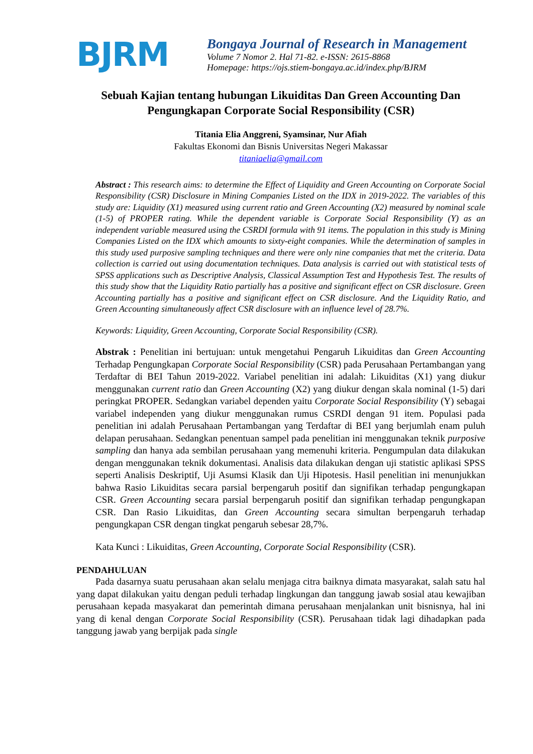BJRM
Bongaya Journal of Research in Management
Volume 7 Nomor 2. Hal 71-82. e-ISSN: 2615-8868
Homepage: https://ojs.stiem-bongaya.ac.id/index.php/BJRM
Sebuah Kajian tentang hubungan Likuiditas Dan Green Accounting Dan Pengungkapan Corporate Social Responsibility (CSR)
Titania Elia Anggreni, Syamsinar, Nur Afiah
Fakultas Ekonomi dan Bisnis Universitas Negeri Makassar
titaniaelia@gmail.com
Abstract : This research aims: to determine the Effect of Liquidity and Green Accounting on Corporate Social Responsibility (CSR) Disclosure in Mining Companies Listed on the IDX in 2019-2022. The variables of this study are: Liquidity (X1) measured using current ratio and Green Accounting (X2) measured by nominal scale (1-5) of PROPER rating. While the dependent variable is Corporate Social Responsibility (Y) as an independent variable measured using the CSRDI formula with 91 items. The population in this study is Mining Companies Listed on the IDX which amounts to sixty-eight companies. While the determination of samples in this study used purposive sampling techniques and there were only nine companies that met the criteria. Data collection is carried out using documentation techniques. Data analysis is carried out with statistical tests of SPSS applications such as Descriptive Analysis, Classical Assumption Test and Hypothesis Test. The results of this study show that the Liquidity Ratio partially has a positive and significant effect on CSR disclosure. Green Accounting partially has a positive and significant effect on CSR disclosure. And the Liquidity Ratio, and Green Accounting simultaneously affect CSR disclosure with an influence level of 28.7%.
Keywords: Liquidity, Green Accounting, Corporate Social Responsibility (CSR).
Abstrak : Penelitian ini bertujuan: untuk mengetahui Pengaruh Likuiditas dan Green Accounting Terhadap Pengungkapan Corporate Social Responsibility (CSR) pada Perusahaan Pertambangan yang Terdaftar di BEI Tahun 2019-2022. Variabel penelitian ini adalah: Likuiditas (X1) yang diukur menggunakan current ratio dan Green Accounting (X2) yang diukur dengan skala nominal (1-5) dari peringkat PROPER. Sedangkan variabel dependen yaitu Corporate Social Responsibility (Y) sebagai variabel independen yang diukur menggunakan rumus CSRDI dengan 91 item. Populasi pada penelitian ini adalah Perusahaan Pertambangan yang Terdaftar di BEI yang berjumlah enam puluh delapan perusahaan. Sedangkan penentuan sampel pada penelitian ini menggunakan teknik purposive sampling dan hanya ada sembilan perusahaan yang memenuhi kriteria. Pengumpulan data dilakukan dengan menggunakan teknik dokumentasi. Analisis data dilakukan dengan uji statistic aplikasi SPSS seperti Analisis Deskriptif, Uji Asumsi Klasik dan Uji Hipotesis. Hasil penelitian ini menunjukkan bahwa Rasio Likuiditas secara parsial berpengaruh positif dan signifikan terhadap pengungkapan CSR. Green Accounting secara parsial berpengaruh positif dan signifikan terhadap pengungkapan CSR. Dan Rasio Likuiditas, dan Green Accounting secara simultan berpengaruh terhadap pengungkapan CSR dengan tingkat pengaruh sebesar 28,7%.
Kata Kunci : Likuiditas, Green Accounting, Corporate Social Responsibility (CSR).
PENDAHULUAN
Pada dasarnya suatu perusahaan akan selalu menjaga citra baiknya dimata masyarakat, salah satu hal yang dapat dilakukan yaitu dengan peduli terhadap lingkungan dan tanggung jawab sosial atau kewajiban perusahaan kepada masyakarat dan pemerintah dimana perusahaan menjalankan unit bisnisnya, hal ini yang di kenal dengan Corporate Social Responsibility (CSR). Perusahaan tidak lagi dihadapkan pada tanggung jawab yang berpijak pada single